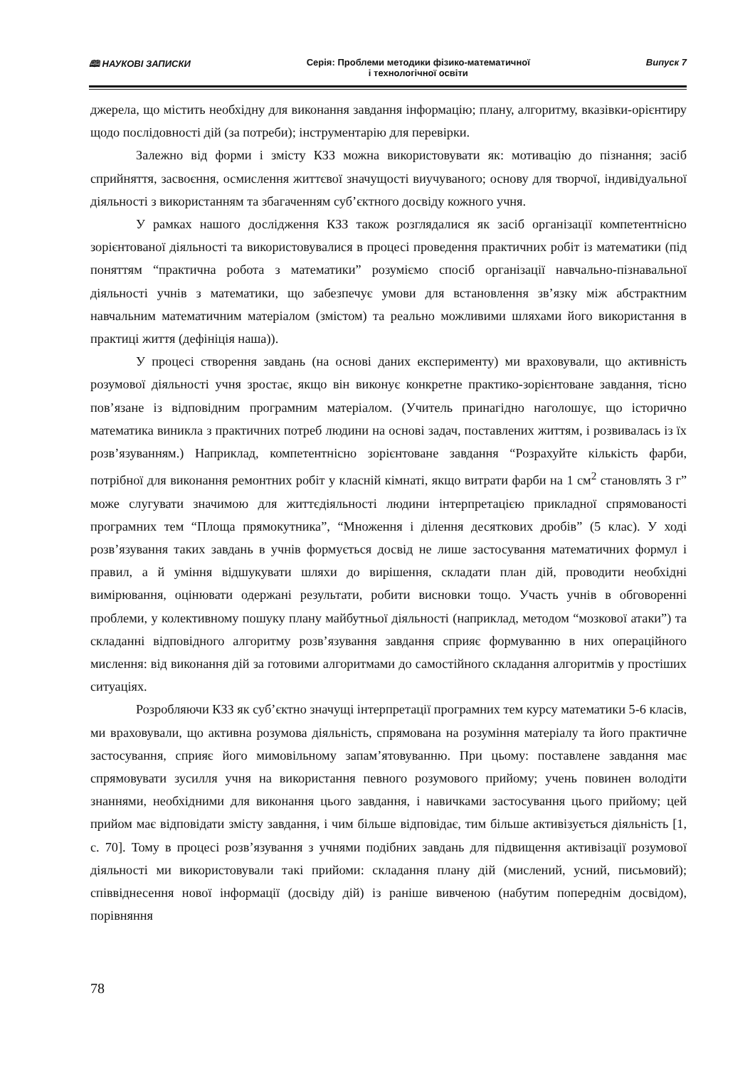🕮 НАУКОВІ ЗАПИСКИ Серія: Проблеми методики фізико-математичної
і технологічної освіти Випуск 7
джерела, що містить необхідну для виконання завдання інформацію; плану, алгоритму, вказівки-орієнтиру щодо послідовності дій (за потреби); інструментарію для перевірки.
Залежно від форми і змісту КЗЗ можна використовувати як: мотивацію до пізнання; засіб сприйняття, засвоєння, осмислення життєвої значущості виучуваного; основу для творчої, індивідуальної діяльності з використанням та збагаченням суб’єктного досвіду кожного учня.
У рамках нашого дослідження КЗЗ також розглядалися як засіб організації компетентнісно зорієнтованої діяльності та використовувалися в процесі проведення практичних робіт із математики (під поняттям “практична робота з математики” розуміємо спосіб організації навчально-пізнавальної діяльності учнів з математики, що забезпечує умови для встановлення зв’язку між абстрактним навчальним математичним матеріалом (змістом) та реально можливими шляхами його використання в практиці життя (дефініція наша)).
У процесі створення завдань (на основі даних експерименту) ми враховували, що активність розумової діяльності учня зростає, якщо він виконує конкретне практико-зорієнтоване завдання, тісно пов’язане із відповідним програмним матеріалом. (Учитель принагідно наголошує, що історично математика виникла з практичних потреб людини на основі задач, поставлених життям, і розвивалась із їх розв’язуванням.) Наприклад, компетентнісно зорієнтоване завдання “Розрахуйте кількість фарби, потрібної для виконання ремонтних робіт у класній кімнаті, якщо витрати фарби на 1 см<sup>2</sup> становлять 3 г” може слугувати значимою для життєдіяльності людини інтерпретацією прикладної спрямованості програмних тем “Площа прямокутника”, “Множення і ділення десяткових дробів” (5 клас). У ході розв’язування таких завдань в учнів формується досвід не лише застосування математичних формул і правил, а й уміння відшукувати шляхи до вирішення, складати план дій, проводити необхідні вимірювання, оцінювати одержані результати, робити висновки тощо. Участь учнів в обговоренні проблеми, у колективному пошуку плану майбутньої діяльності (наприклад, методом “мозкової атаки”) та складанні відповідного алгоритму розв’язування завдання сприяє формуванню в них операційного мислення: від виконання дій за готовими алгоритмами до самостійного складання алгоритмів у простіших ситуаціях.
Розробляючи КЗЗ як суб’єктно значущі інтерпретації програмних тем курсу математики 5-6 класів, ми враховували, що активна розумова діяльність, спрямована на розуміння матеріалу та його практичне застосування, сприяє його мимовільному запам’ятовуванню. При цьому: поставлене завдання має спрямовувати зусилля учня на використання певного розумового прийому; учень повинен володіти знаннями, необхідними для виконання цього завдання, і навичками застосування цього прийому; цей прийом має відповідати змісту завдання, і чим більше відповідає, тим більше активізується діяльність [1, с. 70]. Тому в процесі розв’язування з учнями подібних завдань для підвищення активізації розумової діяльності ми використовували такі прийоми: складання плану дій (мислений, усний, письмовий); співвіднесення нової інформації (досвіду дій) із раніше вивченою (набутим попереднім досвідом), порівняння
78